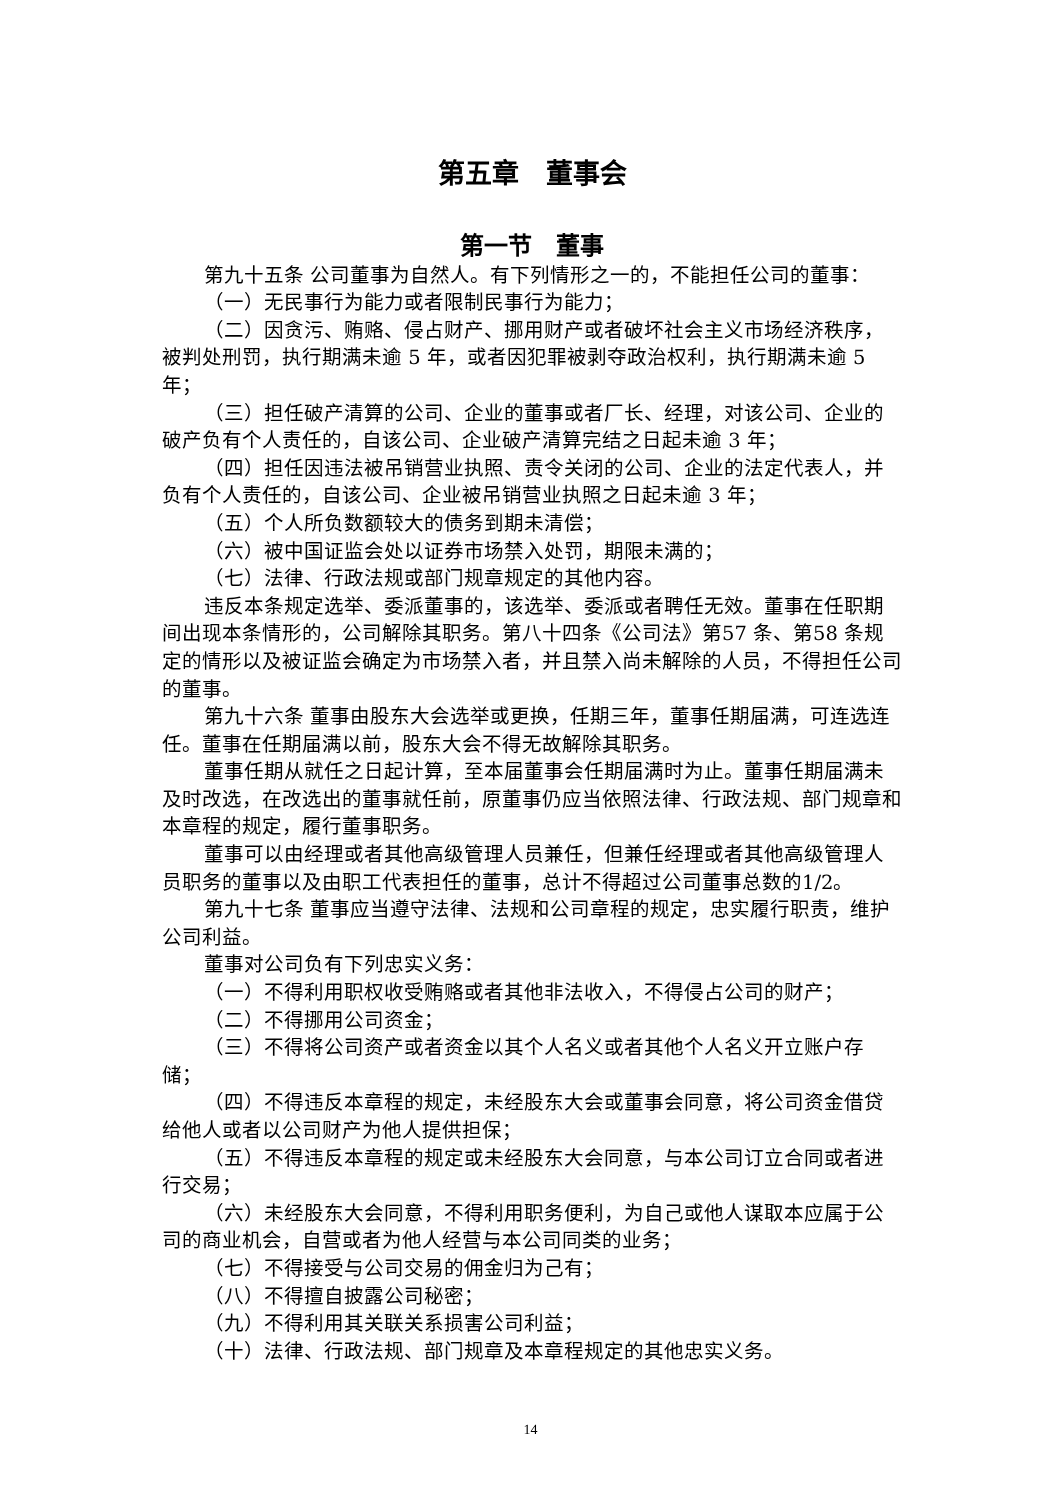第五章　董事会
第一节　董事
第九十五条 公司董事为自然人。有下列情形之一的，不能担任公司的董事：
（一）无民事行为能力或者限制民事行为能力；
（二）因贪污、贿赂、侵占财产、挪用财产或者破坏社会主义市场经济秩序，被判处刑罚，执行期满未逾 5 年，或者因犯罪被剥夺政治权利，执行期满未逾 5 年；
（三）担任破产清算的公司、企业的董事或者厂长、经理，对该公司、企业的破产负有个人责任的，自该公司、企业破产清算完结之日起未逾 3 年；
（四）担任因违法被吊销营业执照、责令关闭的公司、企业的法定代表人，并负有个人责任的，自该公司、企业被吊销营业执照之日起未逾 3 年；
（五）个人所负数额较大的债务到期未清偿；
（六）被中国证监会处以证券市场禁入处罚，期限未满的；
（七）法律、行政法规或部门规章规定的其他内容。
违反本条规定选举、委派董事的，该选举、委派或者聘任无效。董事在任职期间出现本条情形的，公司解除其职务。第八十四条《公司法》第57 条、第58 条规定的情形以及被证监会确定为市场禁入者，并且禁入尚未解除的人员，不得担任公司的董事。
第九十六条 董事由股东大会选举或更换，任期三年，董事任期届满，可连选连任。董事在任期届满以前，股东大会不得无故解除其职务。
董事任期从就任之日起计算，至本届董事会任期届满时为止。董事任期届满未及时改选，在改选出的董事就任前，原董事仍应当依照法律、行政法规、部门规章和本章程的规定，履行董事职务。
董事可以由经理或者其他高级管理人员兼任，但兼任经理或者其他高级管理人员职务的董事以及由职工代表担任的董事，总计不得超过公司董事总数的1/2。
第九十七条 董事应当遵守法律、法规和公司章程的规定，忠实履行职责，维护公司利益。
董事对公司负有下列忠实义务：
（一）不得利用职权收受贿赂或者其他非法收入，不得侵占公司的财产；
（二）不得挪用公司资金；
（三）不得将公司资产或者资金以其个人名义或者其他个人名义开立账户存储；
（四）不得违反本章程的规定，未经股东大会或董事会同意，将公司资金借贷给他人或者以公司财产为他人提供担保；
（五）不得违反本章程的规定或未经股东大会同意，与本公司订立合同或者进行交易；
（六）未经股东大会同意，不得利用职务便利，为自己或他人谋取本应属于公司的商业机会，自营或者为他人经营与本公司同类的业务；
（七）不得接受与公司交易的佣金归为己有；
（八）不得擅自披露公司秘密；
（九）不得利用其关联关系损害公司利益；
（十）法律、行政法规、部门规章及本章程规定的其他忠实义务。
14